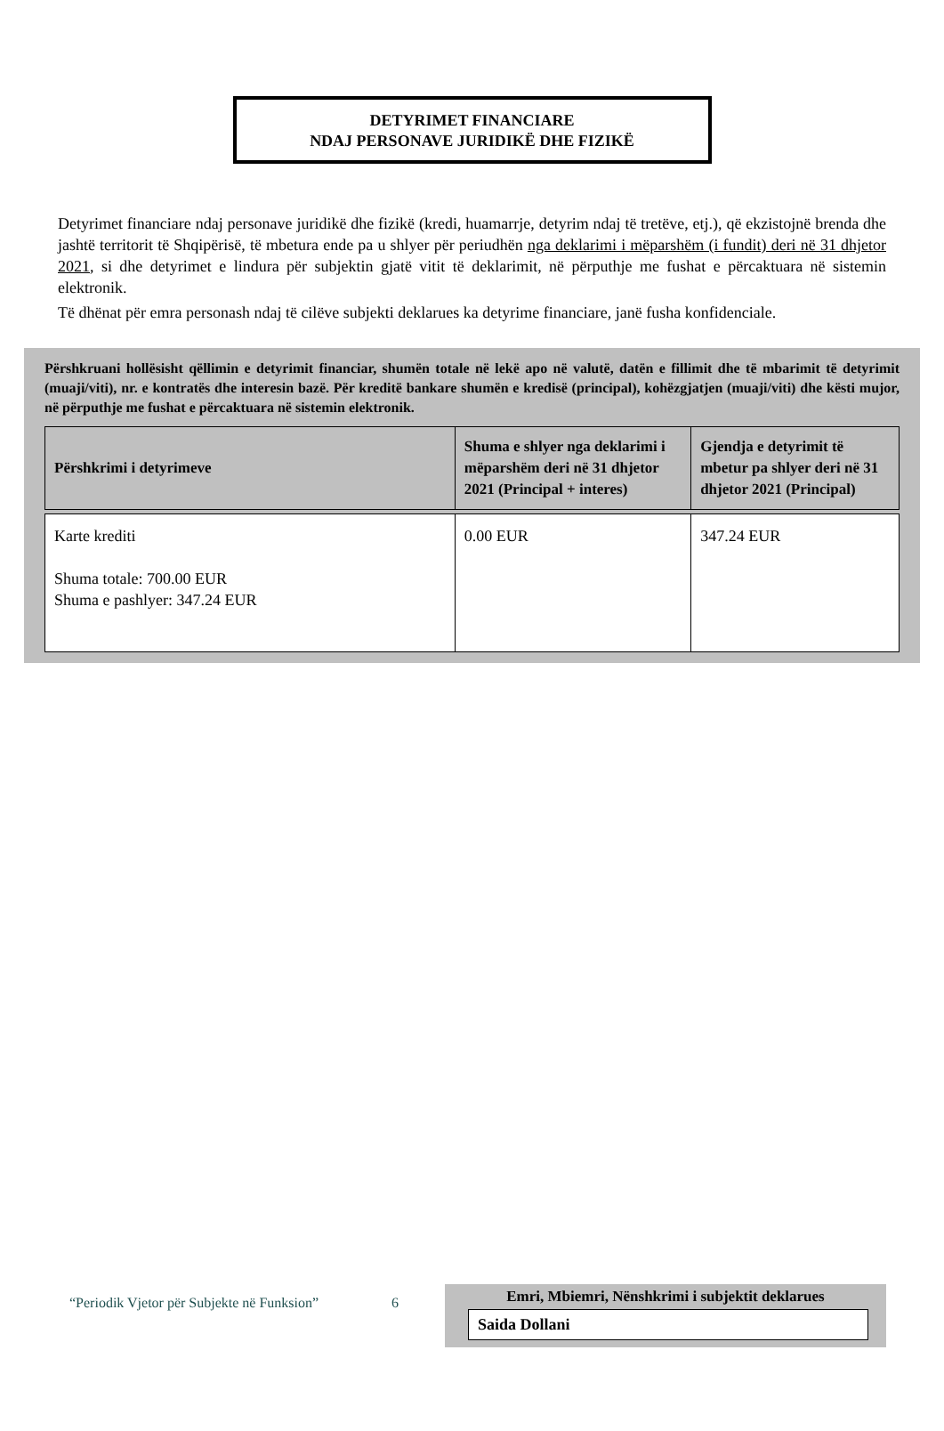DETYRIMET FINANCIARE
NDAJ PERSONAVE JURIDIKË DHE FIZIKË
Detyrimet financiare ndaj personave juridikë dhe fizikë (kredi, huamarrje, detyrim ndaj të tretëve, etj.), që ekzistojnë brenda dhe jashtë territorit të Shqipërisë, të mbetura ende pa u shlyer për periudhën nga deklarimi i mëparshëm (i fundit) deri në 31 dhjetor 2021, si dhe detyrimet e lindura për subjektin gjatë vitit të deklarimit, në përputhje me fushat e përcaktuara në sistemin elektronik.
Të dhënat për emra personash ndaj të cilëve subjekti deklarues ka detyrime financiare, janë fusha konfidenciale.
Përshkruani hollësisht qëllimin e detyrimit financiar, shumën totale në lekë apo në valutë, datën e fillimit dhe të mbarimit të detyrimit (muaji/viti), nr. e kontratës dhe interesin bazë. Për kreditë bankare shumën e kredisë (principal), kohëzgjatjen (muaji/viti) dhe kësti mujor, në përputhje me fushat e përcaktuara në sistemin elektronik.
| Përshkrimi i detyrimeve | Shuma e shlyer nga deklarimi i mëparshëm deri në 31 dhjetor 2021 (Principal + interes) | Gjendja e detyrimit të mbetur pa shlyer deri në 31 dhjetor 2021 (Principal) |
| --- | --- | --- |
| Karte krediti Shuma totale: 700.00 EUR Shuma e pashlyer: 347.24 EUR | 0.00 EUR | 347.24 EUR |
“Periodik Vjetor për Subjekte në Funksion” 6
Emri, Mbiemri, Nënshkrimi i subjektit deklarues
Saida Dollani